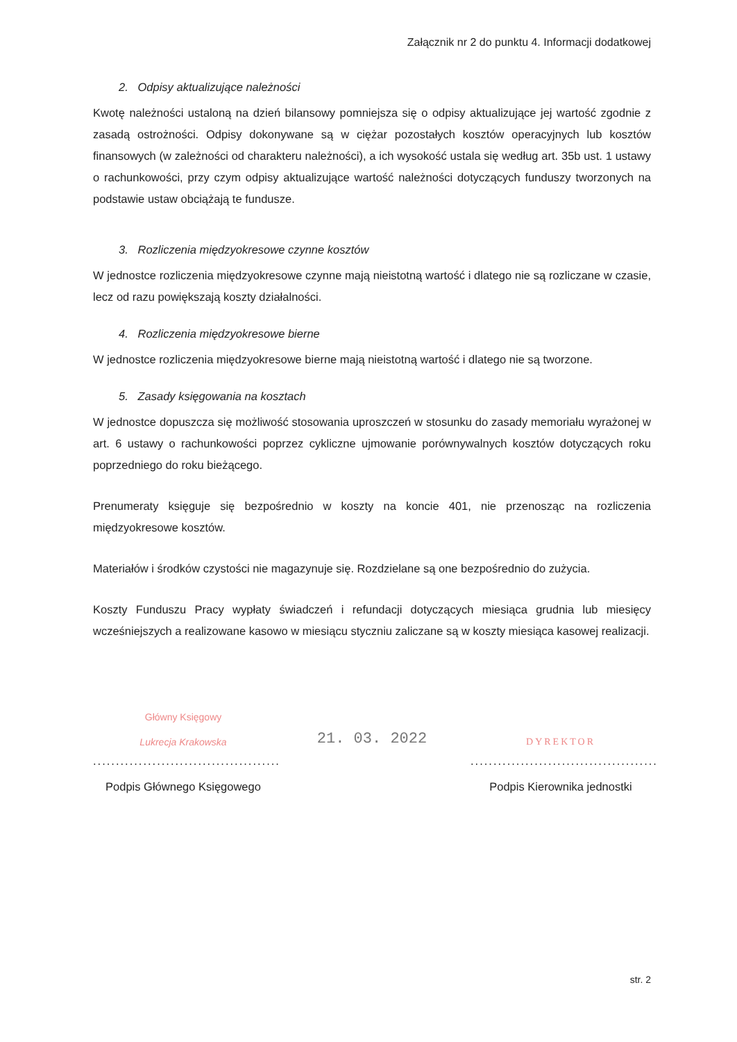Załącznik nr 2 do punktu 4. Informacji dodatkowej
2. Odpisy aktualizujące należności
Kwotę należności ustaloną na dzień bilansowy pomniejsza się o odpisy aktualizujące jej wartość zgodnie z zasadą ostrożności. Odpisy dokonywane są w ciężar pozostałych kosztów operacyjnych lub kosztów finansowych (w zależności od charakteru należności), a ich wysokość ustala się według art. 35b ust. 1 ustawy o rachunkowości, przy czym odpisy aktualizujące wartość należności dotyczących funduszy tworzonych na podstawie ustaw obciążają te fundusze.
3. Rozliczenia międzyokresowe czynne kosztów
W jednostce rozliczenia międzyokresowe czynne mają nieistotną wartość i dlatego nie są rozliczane w czasie, lecz od razu powiększają koszty działalności.
4. Rozliczenia międzyokresowe bierne
W jednostce rozliczenia międzyokresowe bierne mają nieistotną wartość i dlatego nie są tworzone.
5. Zasady księgowania na kosztach
W jednostce dopuszcza się możliwość stosowania uproszczeń w stosunku do zasady memoriału wyrażonej w art. 6 ustawy o rachunkowości poprzez cykliczne ujmowanie porównywalnych kosztów dotyczących roku poprzedniego do roku bieżącego.
Prenumeraty księguje się bezpośrednio w koszty na koncie 401, nie przenosząc na rozliczenia międzyokresowe kosztów.
Materiałów i środków czystości nie magazynuje się. Rozdzielane są one bezpośrednio do zużycia.
Koszty Funduszu Pracy wypłaty świadczeń i refundacji dotyczących miesiąca grudnia lub miesięcy wcześniejszych a realizowane kasowo w miesiącu styczniu zaliczane są w koszty miesiąca kasowej realizacji.
Główny Księgowy
Lukrecja Krakowska
.........................................
Podpis Głównego Księgowego
21. 03. 2022
DYREKTOR
.........................................
Podpis Kierownika jednostki
str. 2